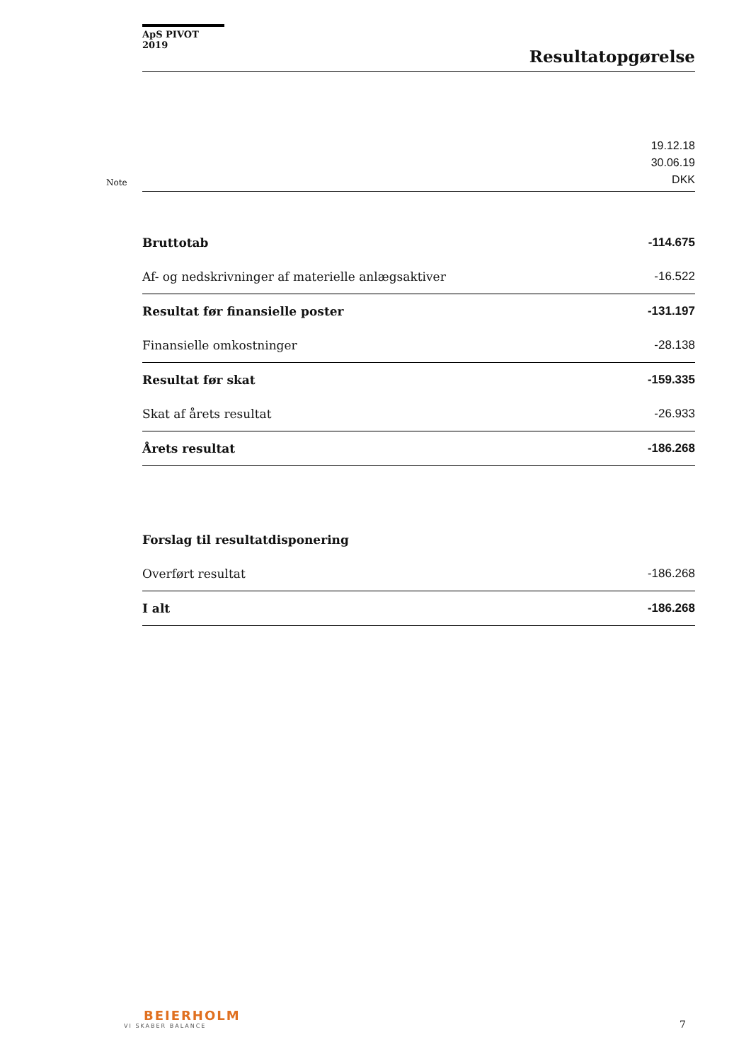ApS PIVOT 2019
Resultatopgørelse
| Note | | 19.12.18 30.06.19 DKK |
| | Bruttotab | -114.675 |
| | Af- og nedskrivninger af materielle anlægsaktiver | -16.522 |
| | Resultat før finansielle poster | -131.197 |
| | Finansielle omkostninger | -28.138 |
| | Resultat før skat | -159.335 |
| | Skat af årets resultat | -26.933 |
| | Årets resultat | -186.268 |
| | Forslag til resultatdisponering | |
| | Overført resultat | -186.268 |
| | I alt | -186.268 |
BEIERHOLM
VI SKABER BALANCE
7